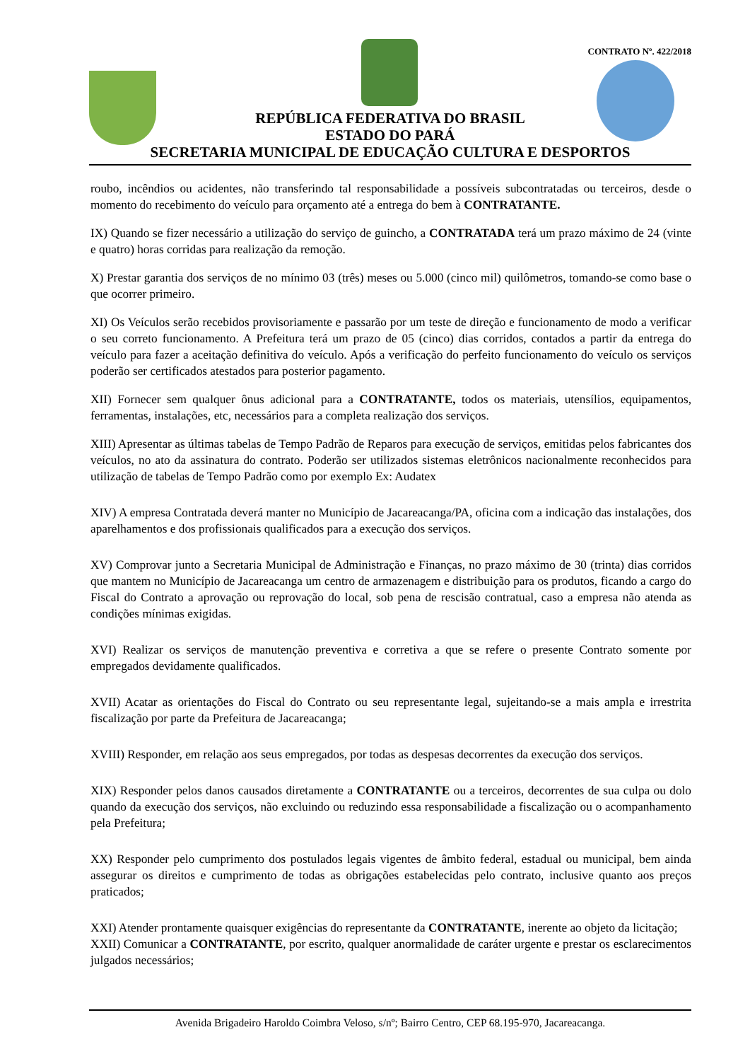CONTRATO Nº. 422/2018
REPÚBLICA FEDERATIVA DO BRASIL
ESTADO DO PARÁ
SECRETARIA MUNICIPAL DE EDUCAÇÃO CULTURA E DESPORTOS
roubo, incêndios ou acidentes, não transferindo tal responsabilidade a possíveis subcontratadas ou terceiros, desde o momento do recebimento do veículo para orçamento até a entrega do bem à CONTRATANTE.
IX) Quando se fizer necessário a utilização do serviço de guincho, a CONTRATADA terá um prazo máximo de 24 (vinte e quatro) horas corridas para realização da remoção.
X) Prestar garantia dos serviços de no mínimo 03 (três) meses ou 5.000 (cinco mil) quilômetros, tomando-se como base o que ocorrer primeiro.
XI) Os Veículos serão recebidos provisoriamente e passarão por um teste de direção e funcionamento de modo a verificar o seu correto funcionamento. A Prefeitura terá um prazo de 05 (cinco) dias corridos, contados a partir da entrega do veículo para fazer a aceitação definitiva do veículo. Após a verificação do perfeito funcionamento do veículo os serviços poderão ser certificados atestados para posterior pagamento.
XII) Fornecer sem qualquer ônus adicional para a CONTRATANTE, todos os materiais, utensílios, equipamentos, ferramentas, instalações, etc, necessários para a completa realização dos serviços.
XIII) Apresentar as últimas tabelas de Tempo Padrão de Reparos para execução de serviços, emitidas pelos fabricantes dos veículos, no ato da assinatura do contrato. Poderão ser utilizados sistemas eletrônicos nacionalmente reconhecidos para utilização de tabelas de Tempo Padrão como por exemplo Ex: Audatex
XIV) A empresa Contratada deverá manter no Município de Jacareacanga/PA, oficina com a indicação das instalações, dos aparelhamentos e dos profissionais qualificados para a execução dos serviços.
XV) Comprovar junto a Secretaria Municipal de Administração e Finanças, no prazo máximo de 30 (trinta) dias corridos que mantem no Município de Jacareacanga um centro de armazenagem e distribuição para os produtos, ficando a cargo do Fiscal do Contrato a aprovação ou reprovação do local, sob pena de rescisão contratual, caso a empresa não atenda as condições mínimas exigidas.
XVI) Realizar os serviços de manutenção preventiva e corretiva a que se refere o presente Contrato somente por empregados devidamente qualificados.
XVII) Acatar as orientações do Fiscal do Contrato ou seu representante legal, sujeitando-se a mais ampla e irrestrita fiscalização por parte da Prefeitura de Jacareacanga;
XVIII) Responder, em relação aos seus empregados, por todas as despesas decorrentes da execução dos serviços.
XIX) Responder pelos danos causados diretamente a CONTRATANTE ou a terceiros, decorrentes de sua culpa ou dolo quando da execução dos serviços, não excluindo ou reduzindo essa responsabilidade a fiscalização ou o acompanhamento pela Prefeitura;
XX) Responder pelo cumprimento dos postulados legais vigentes de âmbito federal, estadual ou municipal, bem ainda assegurar os direitos e cumprimento de todas as obrigações estabelecidas pelo contrato, inclusive quanto aos preços praticados;
XXI) Atender prontamente quaisquer exigências do representante da CONTRATANTE, inerente ao objeto da licitação;
XXII) Comunicar a CONTRATANTE, por escrito, qualquer anormalidade de caráter urgente e prestar os esclarecimentos julgados necessários;
Avenida Brigadeiro Haroldo Coimbra Veloso, s/nº; Bairro Centro, CEP 68.195-970, Jacareacanga.